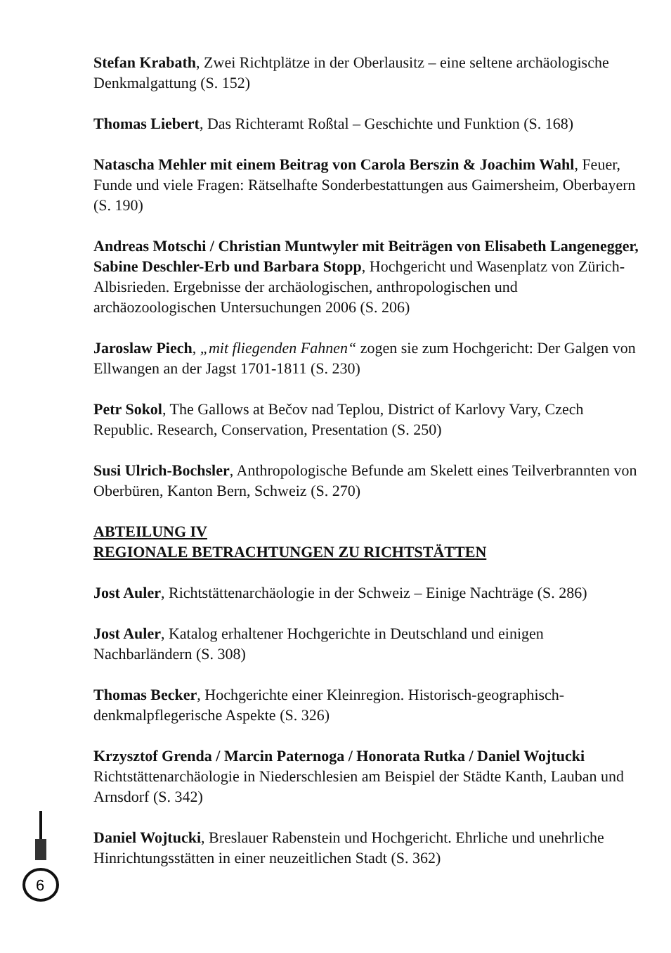Stefan Krabath, Zwei Richtplätze in der Oberlausitz – eine seltene archäologische Denkmalgattung (S. 152)
Thomas Liebert, Das Richteramt Roßtal – Geschichte und Funktion (S. 168)
Natascha Mehler mit einem Beitrag von Carola Berszin & Joachim Wahl, Feuer, Funde und viele Fragen: Rätselhafte Sonderbestattungen aus Gaimersheim, Oberbayern (S. 190)
Andreas Motschi / Christian Muntwyler mit Beiträgen von Elisabeth Langenegger, Sabine Deschler-Erb und Barbara Stopp, Hochgericht und Wasenplatz von Zürich-Albisrieden. Ergebnisse der archäologischen, anthropologischen und archäozoologischen Untersuchungen 2006 (S. 206)
Jaroslaw Piech, „mit fliegenden Fahnen“ zogen sie zum Hochgericht: Der Galgen von Ellwangen an der Jagst 1701-1811 (S. 230)
Petr Sokol, The Gallows at Bečov nad Teplou, District of Karlovy Vary, Czech Republic. Research, Conservation, Presentation (S. 250)
Susi Ulrich-Bochsler, Anthropologische Befunde am Skelett eines Teilverbrannten von Oberbüren, Kanton Bern, Schweiz (S. 270)
ABTEILUNG IV
REGIONALE BETRACHTUNGEN ZU RICHTSTÄTTEN
Jost Auler, Richtstättenarchäologie in der Schweiz – Einige Nachträge (S. 286)
Jost Auler, Katalog erhaltener Hochgerichte in Deutschland und einigen Nachbarländern (S. 308)
Thomas Becker, Hochgerichte einer Kleinregion. Historisch-geographisch-denkmalpflegerische Aspekte (S. 326)
Krzysztof Grenda / Marcin Paternoga / Honorata Rutka / Daniel Wojtucki Richtstättenarchäologie in Niederschlesien am Beispiel der Städte Kanth, Lauban und Arnsdorf (S. 342)
Daniel Wojtucki, Breslauer Rabenstein und Hochgericht. Ehrliche und unehrliche Hinrichtungsstätten in einer neuzeitlichen Stadt (S. 362)
6